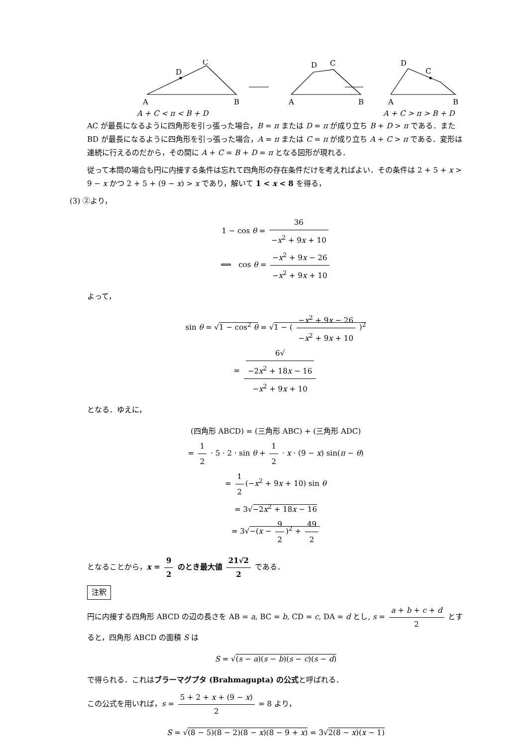C
D
A
B
D
C
A
B
D
C
A
B
A + C < π < B + D
A + C > π > B + D
AC が最長になるように四角形を引っ張った場合，B = π または D = π が成り立ち B + D > π である．また BD が最長になるように四角形を引っ張った場合，A = π または C = π が成り立ち A + C > π である．変形は連続に行えるのだから，その間に A + C = B + D = π となる図形が現れる．
従って本問の場合も円に内接する条件は忘れて四角形の存在条件だけを考えればよい．その条件は 2 + 5 + x > 9 − x かつ 2 + 5 + (9 − x) > x であり，解いて 1 < x < 8 を得る，
(3) ②より，
1 − cos θ = 36 −x<sup>2</sup> + 9x + 10
⟺ cos θ = −x<sup>2</sup> + 9x − 26 −x<sup>2</sup> + 9x + 10
よって，
sin θ = √1 − cos<sup>2</sup> θ = √1 − ( −x<sup>2</sup> + 9x − 26 −x<sup>2</sup> + 9x + 10 )<sup>2</sup>
= 6√
−2x<sup>2</sup> + 18x − 16 −x<sup>2</sup> + 9x + 10
となる．ゆえに，
(四角形 ABCD) = (三角形 ABC) + (三角形 ADC)
= 1 2 · 5 · 2 · sin θ + 1 2 · x · (9 − x) sin(π − θ)
= 1 2 (−x<sup>2</sup> + 9x + 10) sin θ
= 3√−2x<sup>2</sup> + 18x − 16
= 3√−(x − 9 2)<sup>2</sup> + 49 2
となることから，x = 9 2 のとき最大値 21√2 2 である．
注釈
円に内接する四角形 ABCD の辺の長さを AB = a, BC = b, CD = c, DA = d とし, s = a + b + c + d 2 とすると，四角形 ABCD の面積 S は
S = √(s − a)(s − b)(s − c)(s − d)
で得られる．これはブラーマグプタ (Brahmagupta) の公式と呼ばれる．
この公式を用いれば，s = 5 + 2 + x + (9 − x) 2 = 8 より，
S = √(8 − 5)(8 − 2)(8 − x)(8 − 9 + x) = 3√2(8 − x)(x − 1)